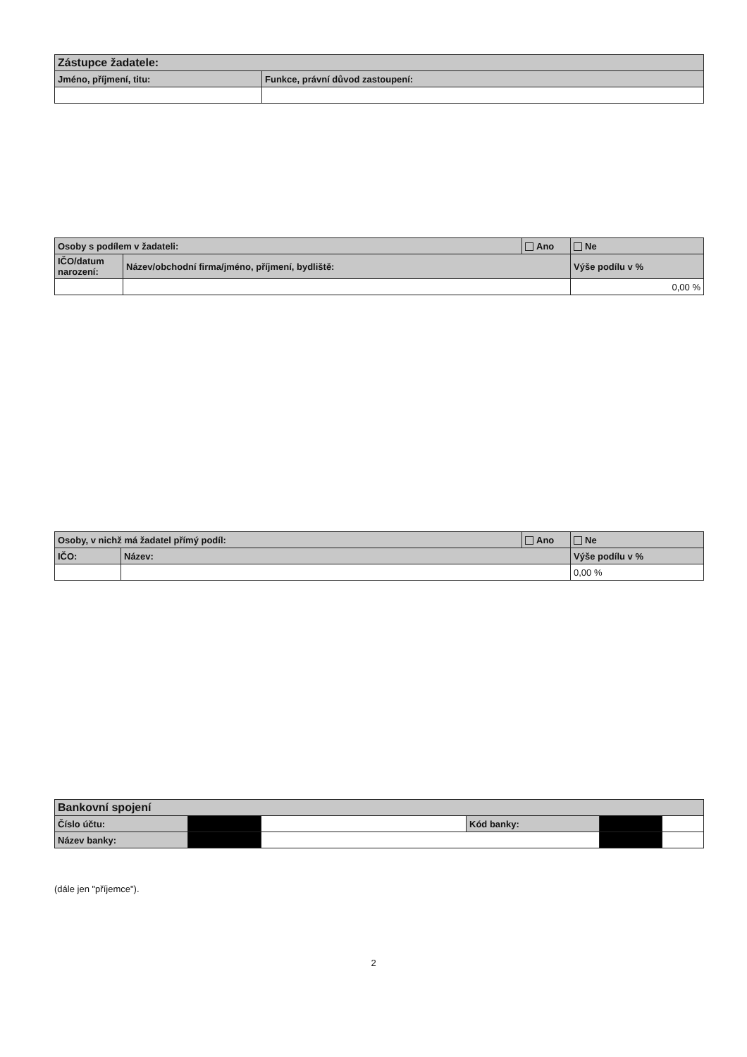| Zástupce žadatele: | |
| --- | --- |
| Jméno, příjmení, titu: | Funkce, právní důvod zastoupení: |
| Osoby s podílem v žadateli: | | Ano | Ne |
| --- | --- | --- | --- |
| IČO/datum narození: | Název/obchodní firma/jméno, příjmení, bydliště: | | Výše podílu v % |
| | | | 0,00 % |
| Osoby, v nichž má žadatel přímý podíl: | | Ano | Ne |
| --- | --- | --- | --- |
| IČO: | Název: | | Výše podílu v % |
| | | | 0,00 % |
| Bankovní spojení | | | | | |
| --- | --- | --- | --- | --- | --- |
| Číslo účtu: | | | Kód banky: | | |
| Název banky: | | | | | |
(dále jen "příjemce").
2